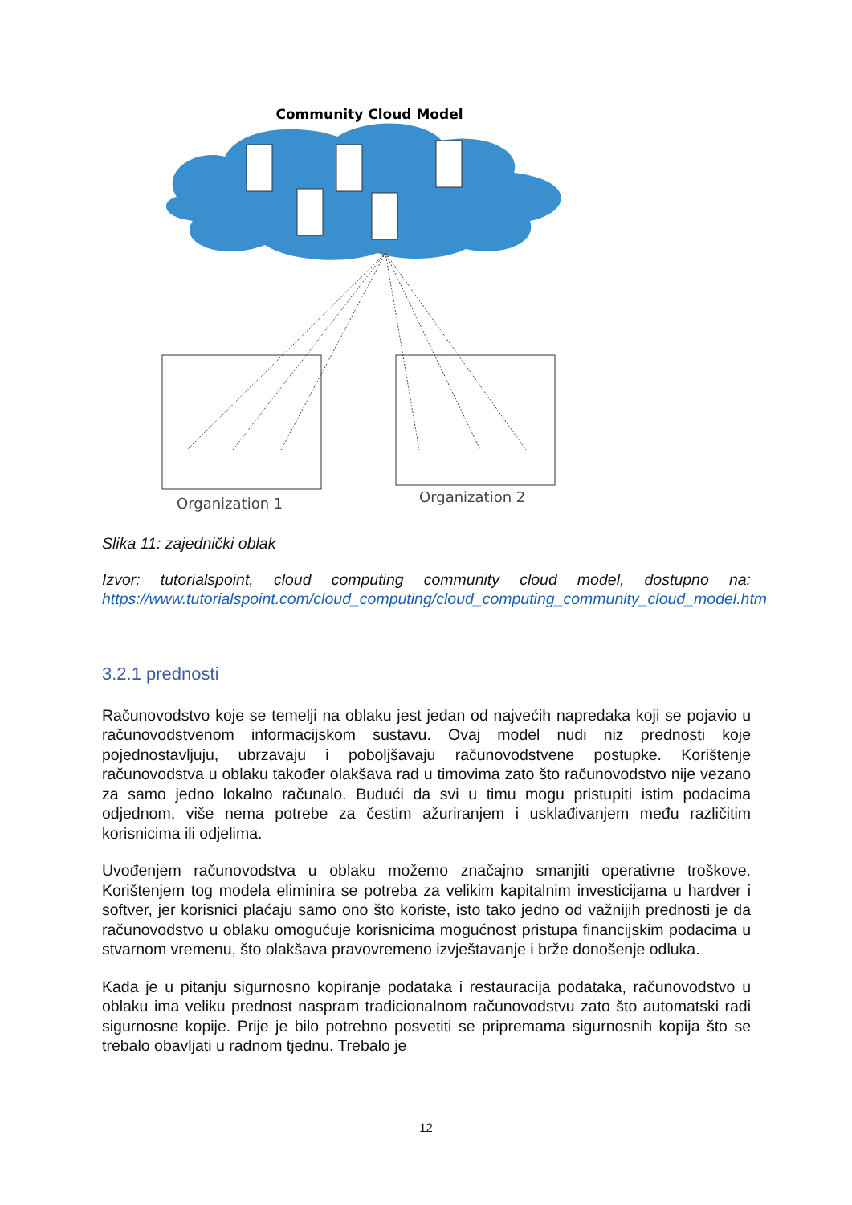Community Cloud Model
Organization 1
Organization 2
Slika 11: zajednički oblak
Izvor: tutorialspoint, cloud computing community cloud model, dostupno na: https://www.tutorialspoint.com/cloud_computing/cloud_computing_community_cloud_model.htm
3.2.1 prednosti
Računovodstvo koje se temelji na oblaku jest jedan od najvećih napredaka koji se pojavio u računovodstvenom informacijskom sustavu. Ovaj model nudi niz prednosti koje pojednostavljuju, ubrzavaju i poboljšavaju računovodstvene postupke. Korištenje računovodstva u oblaku također olakšava rad u timovima zato što računovodstvo nije vezano za samo jedno lokalno računalo. Budući da svi u timu mogu pristupiti istim podacima odjednom, više nema potrebe za čestim ažuriranjem i usklađivanjem među različitim korisnicima ili odjelima.
Uvođenjem računovodstva u oblaku možemo značajno smanjiti operativne troškove. Korištenjem tog modela eliminira se potreba za velikim kapitalnim investicijama u hardver i softver, jer korisnici plaćaju samo ono što koriste, isto tako jedno od važnijih prednosti je da računovodstvo u oblaku omogućuje korisnicima mogućnost pristupa financijskim podacima u stvarnom vremenu, što olakšava pravovremeno izvještavanje i brže donošenje odluka.
Kada je u pitanju sigurnosno kopiranje podataka i restauracija podataka, računovodstvo u oblaku ima veliku prednost naspram tradicionalnom računovodstvu zato što automatski radi sigurnosne kopije. Prije je bilo potrebno posvetiti se pripremama sigurnosnih kopija što se trebalo obavljati u radnom tjednu. Trebalo je
12